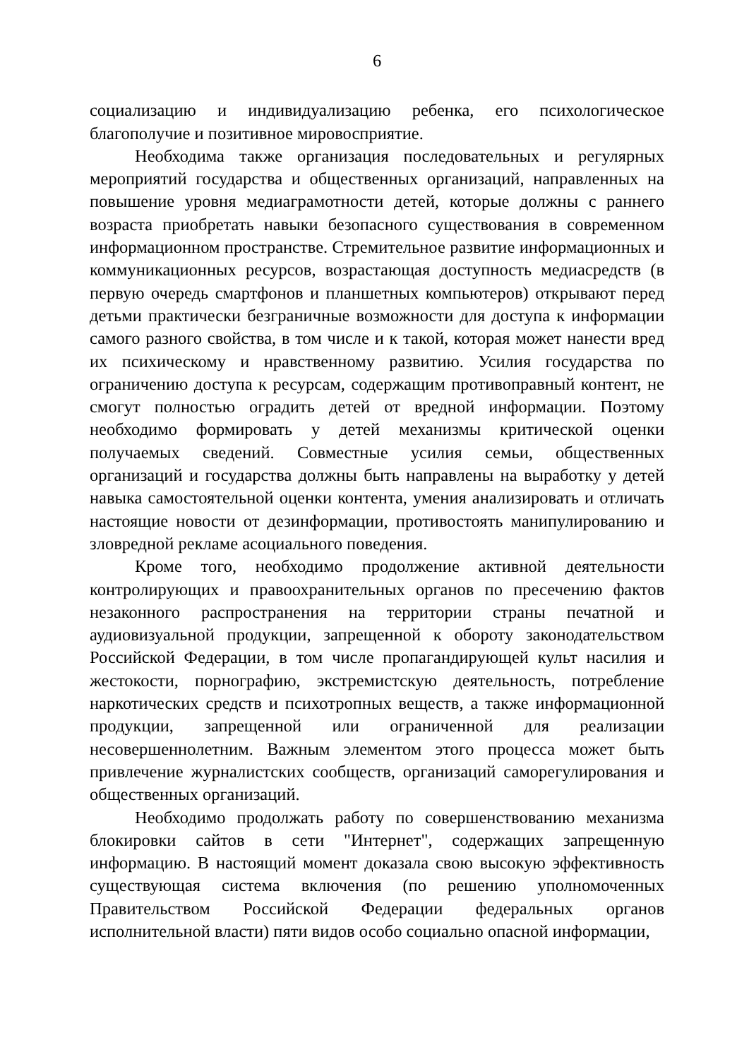6
социализацию и индивидуализацию ребенка, его психологическое благополучие и позитивное мировосприятие.
Необходима также организация последовательных и регулярных мероприятий государства и общественных организаций, направленных на повышение уровня медиаграмотности детей, которые должны с раннего возраста приобретать навыки безопасного существования в современном информационном пространстве. Стремительное развитие информационных и коммуникационных ресурсов, возрастающая доступность медиасредств (в первую очередь смартфонов и планшетных компьютеров) открывают перед детьми практически безграничные возможности для доступа к информации самого разного свойства, в том числе и к такой, которая может нанести вред их психическому и нравственному развитию. Усилия государства по ограничению доступа к ресурсам, содержащим противоправный контент, не смогут полностью оградить детей от вредной информации. Поэтому необходимо формировать у детей механизмы критической оценки получаемых сведений. Совместные усилия семьи, общественных организаций и государства должны быть направлены на выработку у детей навыка самостоятельной оценки контента, умения анализировать и отличать настоящие новости от дезинформации, противостоять манипулированию и зловредной рекламе асоциального поведения.
Кроме того, необходимо продолжение активной деятельности контролирующих и правоохранительных органов по пресечению фактов незаконного распространения на территории страны печатной и аудиовизуальной продукции, запрещенной к обороту законодательством Российской Федерации, в том числе пропагандирующей культ насилия и жестокости, порнографию, экстремистскую деятельность, потребление наркотических средств и психотропных веществ, а также информационной продукции, запрещенной или ограниченной для реализации несовершеннолетним. Важным элементом этого процесса может быть привлечение журналистских сообществ, организаций саморегулирования и общественных организаций.
Необходимо продолжать работу по совершенствованию механизма блокировки сайтов в сети "Интернет", содержащих запрещенную информацию. В настоящий момент доказала свою высокую эффективность существующая система включения (по решению уполномоченных Правительством Российской Федерации федеральных органов исполнительной власти) пяти видов особо социально опасной информации,